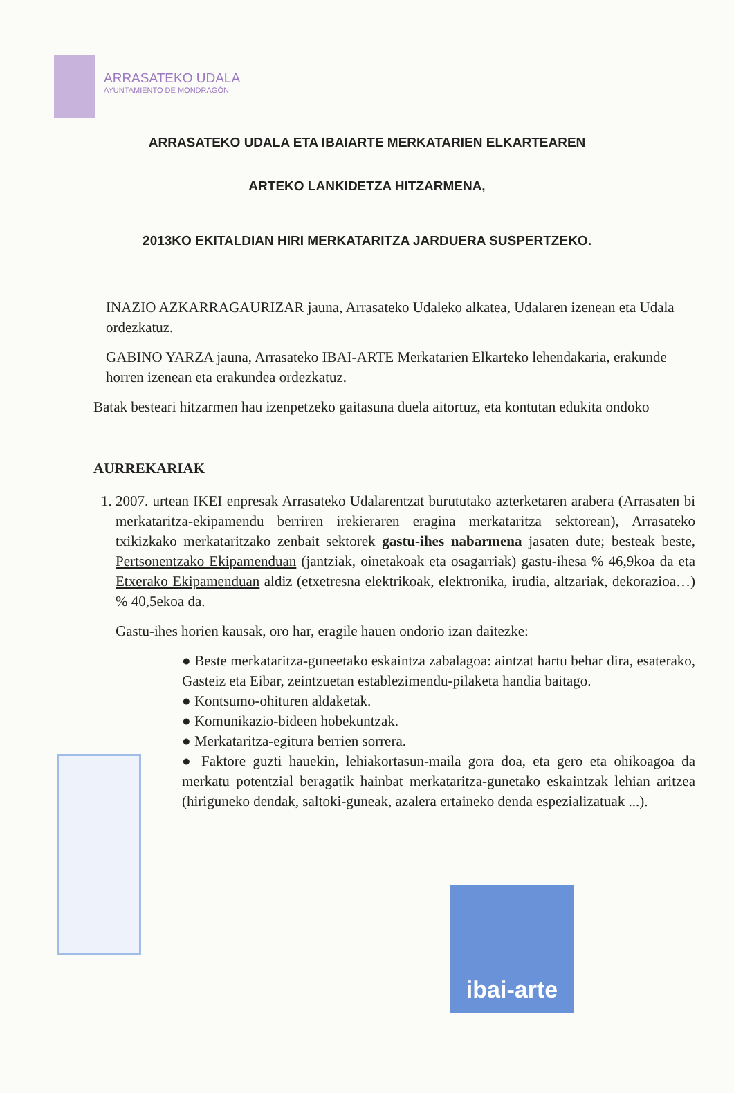ARRASATEKO UDALA
AYUNTAMIENTO DE MONDRAGÓN
ARRASATEKO UDALA ETA IBAIARTE MERKATARIEN ELKARTEAREN
ARTEKO LANKIDETZA HITZARMENA,
2013KO EKITALDIAN HIRI MERKATARITZA JARDUERA SUSPERTZEKO.
INAZIO AZKARRAGAURIZAR jauna, Arrasateko Udaleko alkatea, Udalaren izenean eta Udala ordezkatuz.
GABINO YARZA jauna, Arrasateko IBAI-ARTE Merkatarien Elkarteko lehendakaria, erakunde horren izenean eta erakundea ordezkatuz.
Batak besteari hitzarmen hau izenpetzeko gaitasuna duela aitortuz, eta kontutan edukita ondoko
AURREKARIAK
1. 2007. urtean IKEI enpresak Arrasateko Udalarentzat burututako azterketaren arabera (Arrasaten bi merkataritza-ekipamendu berriren irekieraren eragina merkataritza sektorean), Arrasateko txikizkako merkataritzako zenbait sektorek gastu-ihes nabarmena jasaten dute; besteak beste, Pertsonentzako Ekipamenduan (jantziak, oinetakoak eta osagarriak) gastu-ihesa % 46,9koa da eta Etxerako Ekipamenduan aldiz (etxetresna elektrikoak, elektronika, irudia, altzariak, dekorazioa…) % 40,5ekoa da.
Gastu-ihes horien kausak, oro har, eragile hauen ondorio izan daitezke:
● Beste merkataritza-guneetako eskaintza zabalagoa: aintzat hartu behar dira, esaterako, Gasteiz eta Eibar, zeintzuetan establezimendu-pilaketa handia baitago.
● Kontsumo-ohituren aldaketak.
● Komunikazio-bideen hobekuntzak.
● Merkataritza-egitura berrien sorrera.
● Faktore guzti hauekin, lehiakortasun-maila gora doa, eta gero eta ohikoagoa da merkatu potentzial beragatik hainbat merkataritza-gunetako eskaintzak lehian aritzea (hiriguneko dendak, saltoki-guneak, azalera ertaineko denda espezializatuak ...).
ibai-arte